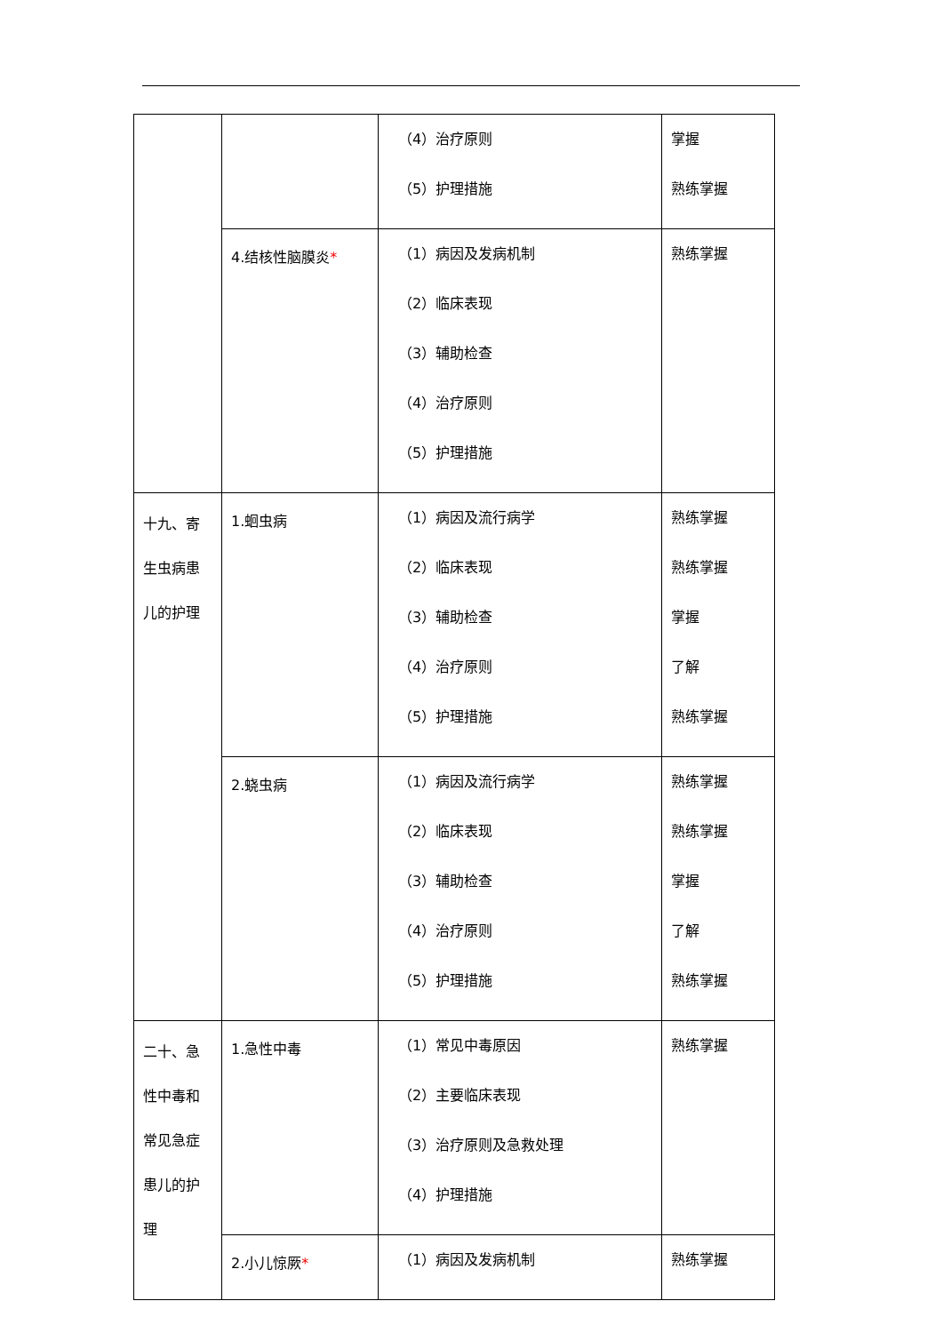| | | （4）治疗原则 （5）护理措施 | 掌握 熟练掌握 |
| | 4.结核性脑膜炎 * | （1）病因及发病机制 （2）临床表现 （3）辅助检查 （4）治疗原则 （5）护理措施 | 熟练掌握 |
| 十九、寄生虫病患儿的护理 | 1.蛔虫病 | （1）病因及流行病学 （2）临床表现 （3）辅助检查 （4）治疗原则 （5）护理措施 | 熟练掌握 熟练掌握 掌握 了解 熟练掌握 |
| | 2.蛲虫病 | （1）病因及流行病学 （2）临床表现 （3）辅助检查 （4）治疗原则 （5）护理措施 | 熟练掌握 熟练掌握 掌握 了解 熟练掌握 |
| 二十、急性中毒和常见急症患儿的护理 | 1.急性中毒 | （1）常见中毒原因 （2）主要临床表现 （3）治疗原则及急救处理 （4）护理措施 | 熟练掌握 |
| | 2.小儿惊厥 * | （1）病因及发病机制 | 熟练掌握 |